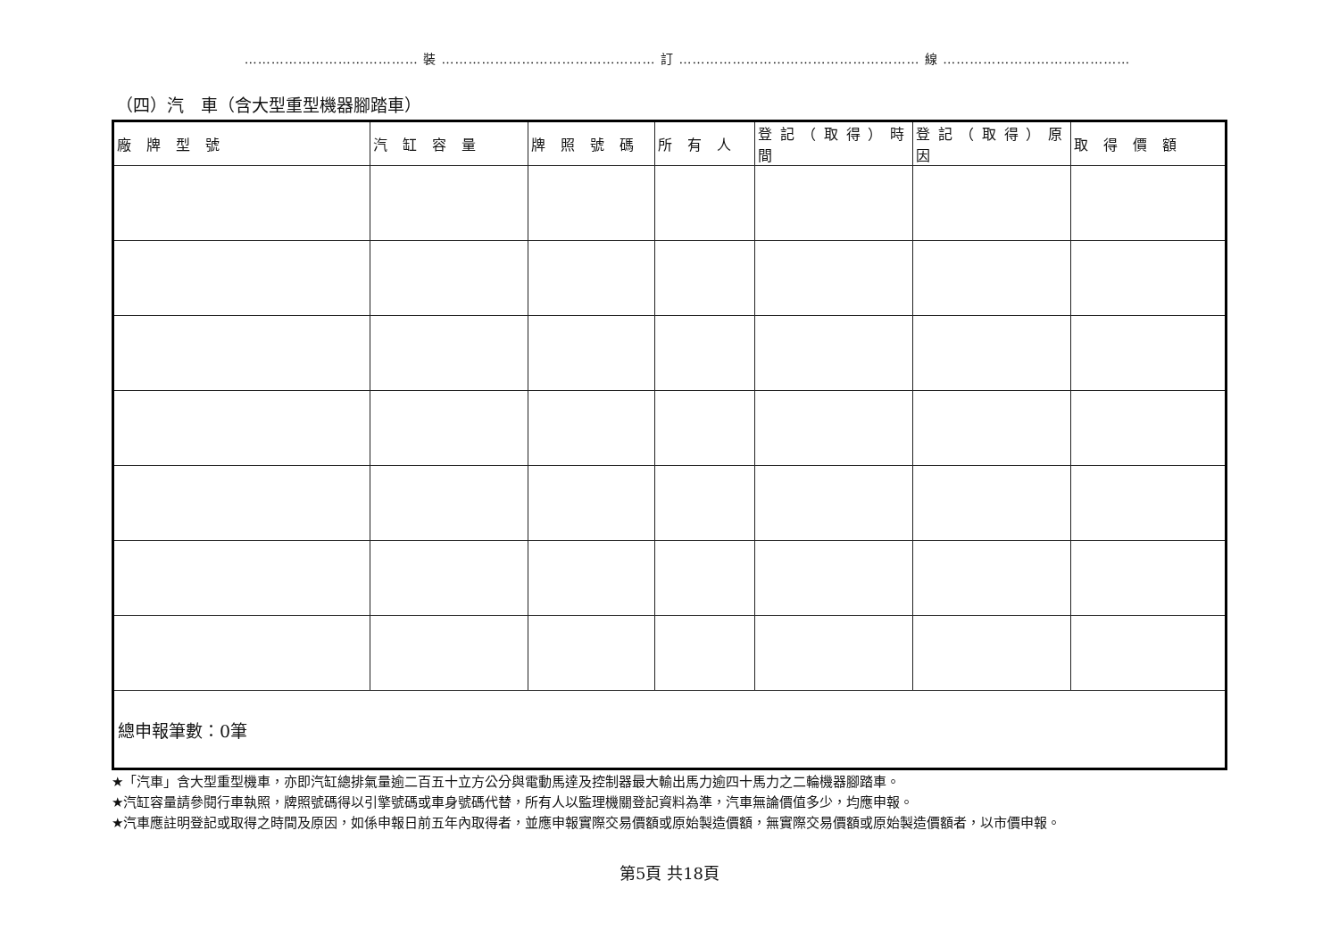………………………………… 裝 ………………………………………… 訂 ……………………………………………… 線 ……………………………………
（四）汽　車（含大型重型機器腳踏車）
| 廠 牌 型 號 | 汽 缸 容 量 | 牌 照 號 碼 | 所 有 人 | 登記（取得）時間 | 登記（取得）原因 | 取 得 價 額 |
| --- | --- | --- | --- | --- | --- | --- |
| 總申報筆數：0筆 | | | | | | |
★「汽車」含大型重型機車，亦即汽缸總排氣量逾二百五十立方公分與電動馬達及控制器最大輸出馬力逾四十馬力之二輪機器腳踏車。
★汽缸容量請參閱行車執照，牌照號碼得以引擎號碼或車身號碼代替，所有人以監理機關登記資料為準，汽車無論價值多少，均應申報。
★汽車應註明登記或取得之時間及原因，如係申報日前五年內取得者，並應申報實際交易價額或原始製造價額，無實際交易價額或原始製造價額者，以市價申報。
第5頁 共18頁